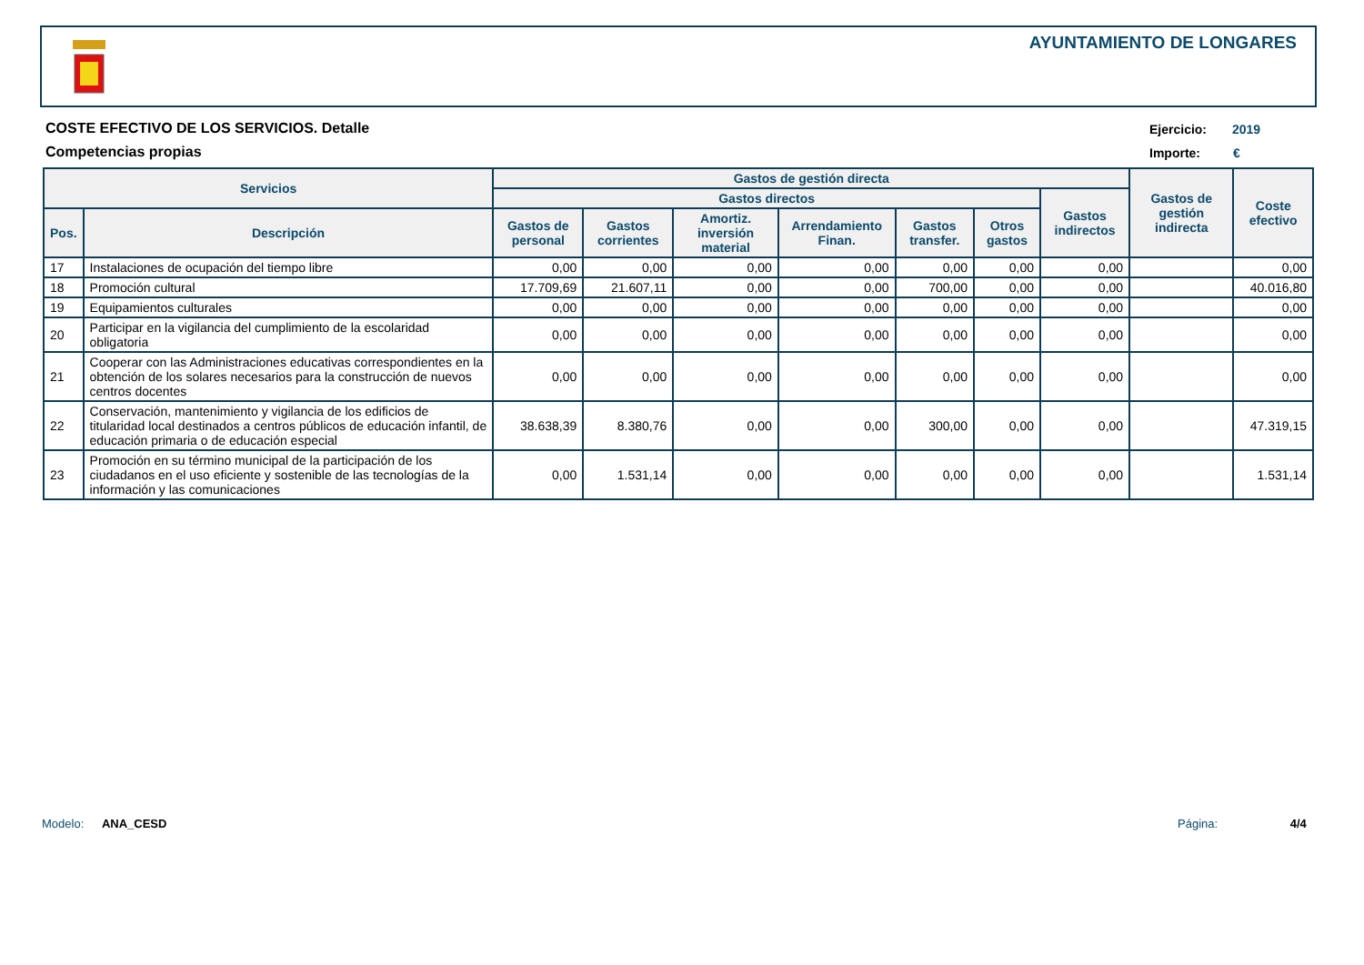AYUNTAMIENTO DE LONGARES
COSTE EFECTIVO DE LOS SERVICIOS. Detalle
Competencias propias
Ejercicio: 2019
Importe: €
| Servicios | | Gastos de gestión directa | | | | | | | Gastos de gestión indirecta | Coste efectivo |
| --- | --- | --- | --- | --- | --- | --- | --- | --- | --- | --- |
| | | Gastos directos | | | | | | Gastos indirectos | | |
| Pos. | Descripción | Gastos de personal | Gastos corrientes | Amortiz. inversión material | Arrendamiento Finan. | Gastos transfer. | Otros gastos | | | |
| 17 | Instalaciones de ocupación del tiempo libre | 0,00 | 0,00 | 0,00 | 0,00 | 0,00 | 0,00 | 0,00 | | 0,00 |
| 18 | Promoción cultural | 17.709,69 | 21.607,11 | 0,00 | 0,00 | 700,00 | 0,00 | 0,00 | | 40.016,80 |
| 19 | Equipamientos culturales | 0,00 | 0,00 | 0,00 | 0,00 | 0,00 | 0,00 | 0,00 | | 0,00 |
| 20 | Participar en la vigilancia del cumplimiento de la escolaridad obligatoria | 0,00 | 0,00 | 0,00 | 0,00 | 0,00 | 0,00 | 0,00 | | 0,00 |
| 21 | Cooperar con las Administraciones educativas correspondientes en la obtención de los solares necesarios para la construcción de nuevos centros docentes | 0,00 | 0,00 | 0,00 | 0,00 | 0,00 | 0,00 | 0,00 | | 0,00 |
| 22 | Conservación, mantenimiento y vigilancia de los edificios de titularidad local destinados a centros públicos de educación infantil, de educación primaria o de educación especial | 38.638,39 | 8.380,76 | 0,00 | 0,00 | 300,00 | 0,00 | 0,00 | | 47.319,15 |
| 23 | Promoción en su término municipal de la participación de los ciudadanos en el uso eficiente y sostenible de las tecnologías de la información y las comunicaciones | 0,00 | 1.531,14 | 0,00 | 0,00 | 0,00 | 0,00 | 0,00 | | 1.531,14 |
Modelo: ANA_CESD Página: 4/4